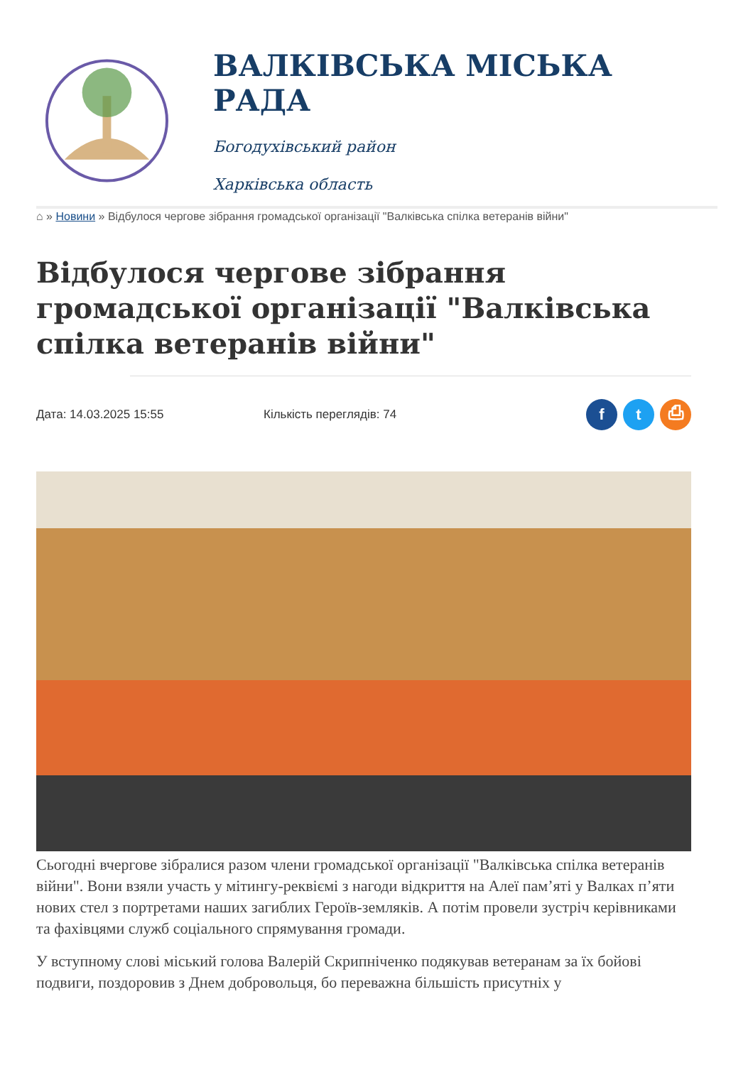ВАЛКІВСЬКА МІСЬКА РАДА
Богодухівський район
Харківська область
⌂ » Новини » Відбулося чергове зібрання громадської організації "Валківська спілка ветеранів війни"
Відбулося чергове зібрання громадської організації "Валківська спілка ветеранів війни"
Дата: 14.03.2025 15:55 Кількість переглядів: 74
ft ⎙
Сьогодні вчергове зібралися разом члени громадської організації "Валківська спілка ветеранів війни". Вони взяли участь у мітингу-реквіємі з нагоди відкриття на Алеї пам’яті у Валках п’яти нових стел з портретами наших загиблих Героїв-земляків. А потім провели зустріч керівниками та фахівцями служб соціального спрямування громади.
У вступному слові міський голова Валерій Скрипніченко подякував ветеранам за їх бойові подвиги, поздоровив з Днем добровольця, бо переважна більшість присутніх у